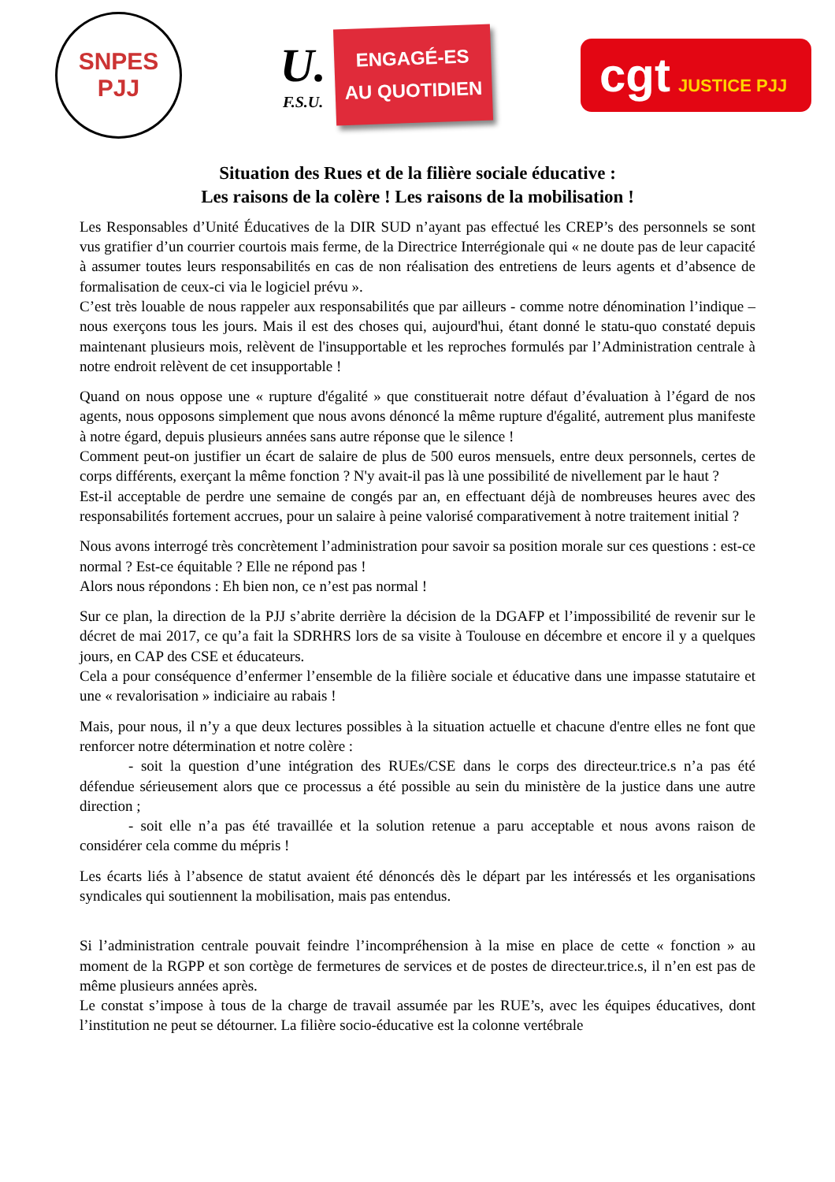SNPES
PJJ
U.
F.S.U.
ENGAGÉ-ES
AU QUOTIDIEN
cgt JUSTICE PJJ
Situation des Rues et de la filière sociale éducative :
Les raisons de la colère ! Les raisons de la mobilisation !
Les Responsables d’Unité Éducatives de la DIR SUD n’ayant pas effectué les CREP’s des personnels se sont vus gratifier d’un courrier courtois mais ferme, de la Directrice Interrégionale qui « ne doute pas de leur capacité à assumer toutes leurs responsabilités en cas de non réalisation des entretiens de leurs agents et d’absence de formalisation de ceux-ci via le logiciel prévu ».
C’est très louable de nous rappeler aux responsabilités que par ailleurs - comme notre dénomination l’indique – nous exerçons tous les jours. Mais il est des choses qui, aujourd'hui, étant donné le statu-quo constaté depuis maintenant plusieurs mois, relèvent de l'insupportable et les reproches formulés par l’Administration centrale à notre endroit relèvent de cet insupportable !
Quand on nous oppose une « rupture d'égalité » que constituerait notre défaut d’évaluation à l’égard de nos agents, nous opposons simplement que nous avons dénoncé la même rupture d'égalité, autrement plus manifeste à notre égard, depuis plusieurs années sans autre réponse que le silence !
Comment peut-on justifier un écart de salaire de plus de 500 euros mensuels, entre deux personnels, certes de corps différents, exerçant la même fonction ? N'y avait-il pas là une possibilité de nivellement par le haut ?
Est-il acceptable de perdre une semaine de congés par an, en effectuant déjà de nombreuses heures avec des responsabilités fortement accrues, pour un salaire à peine valorisé comparativement à notre traitement initial ?
Nous avons interrogé très concrètement l’administration pour savoir sa position morale sur ces questions : est-ce normal ? Est-ce équitable ? Elle ne répond pas !
Alors nous répondons : Eh bien non, ce n’est pas normal !
Sur ce plan, la direction de la PJJ s’abrite derrière la décision de la DGAFP et l’impossibilité de revenir sur le décret de mai 2017, ce qu’a fait la SDRHRS lors de sa visite à Toulouse en décembre et encore il y a quelques jours, en CAP des CSE et éducateurs.
Cela a pour conséquence d’enfermer l’ensemble de la filière sociale et éducative dans une impasse statutaire et une « revalorisation » indiciaire au rabais !
Mais, pour nous, il n’y a que deux lectures possibles à la situation actuelle et chacune d'entre elles ne font que renforcer notre détermination et notre colère :
- soit la question d’une intégration des RUEs/CSE dans le corps des directeur.trice.s n’a pas été défendue sérieusement alors que ce processus a été possible au sein du ministère de la justice dans une autre direction ;
- soit elle n’a pas été travaillée et la solution retenue a paru acceptable et nous avons raison de considérer cela comme du mépris !
Les écarts liés à l’absence de statut avaient été dénoncés dès le départ par les intéressés et les organisations syndicales qui soutiennent la mobilisation, mais pas entendus.
Si l’administration centrale pouvait feindre l’incompréhension à la mise en place de cette « fonction » au moment de la RGPP et son cortège de fermetures de services et de postes de directeur.trice.s, il n’en est pas de même plusieurs années après.
Le constat s’impose à tous de la charge de travail assumée par les RUE’s, avec les équipes éducatives, dont l’institution ne peut se détourner. La filière socio-éducative est la colonne vertébrale